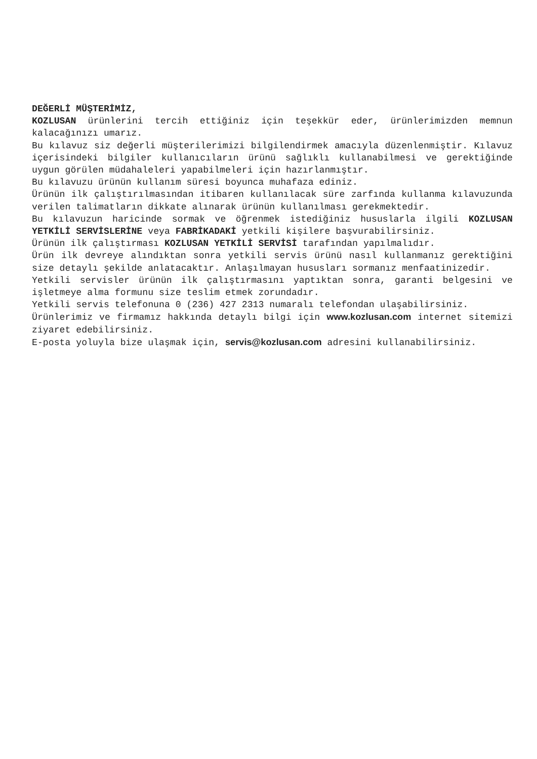DEĞERLİ MÜŞTERİMİZ,
KOZLUSAN ürünlerini tercih ettiğiniz için teşekkür eder, ürünlerimizden memnun kalacağınızı umarız.
Bu kılavuz siz değerli müşterilerimizi bilgilendirmek amacıyla düzenlenmiştir. Kılavuz içerisindeki bilgiler kullanıcıların ürünü sağlıklı kullanabilmesi ve gerektiğinde uygun görülen müdahaleleri yapabilmeleri için hazırlanmıştır.
Bu kılavuzu ürünün kullanım süresi boyunca muhafaza ediniz.
Ürünün ilk çalıştırılmasından itibaren kullanılacak süre zarfında kullanma kılavuzunda verilen talimatların dikkate alınarak ürünün kullanılması gerekmektedir.
Bu kılavuzun haricinde sormak ve öğrenmek istediğiniz hususlarla ilgili KOZLUSAN YETKİLİ SERVİSLERİNE veya FABRİKADAKİ yetkili kişilere başvurabilirsiniz.
Ürünün ilk çalıştırması KOZLUSAN YETKİLİ SERVİSİ tarafından yapılmalıdır.
Ürün ilk devreye alındıktan sonra yetkili servis ürünü nasıl kullanmanız gerektiğini size detaylı şekilde anlatacaktır. Anlaşılmayan hususları sormanız menfaatinizedir.
Yetkili servisler ürünün ilk çalıştırmasını yaptıktan sonra, garanti belgesini ve işletmeye alma formunu size teslim etmek zorundadır.
Yetkili servis telefonuna 0 (236) 427 2313 numaralı telefondan ulaşabilirsiniz.
Ürünlerimiz ve firmamız hakkında detaylı bilgi için www.kozlusan.com internet sitemizi ziyaret edebilirsiniz.
E-posta yoluyla bize ulaşmak için, servis@kozlusan.com adresini kullanabilirsiniz.